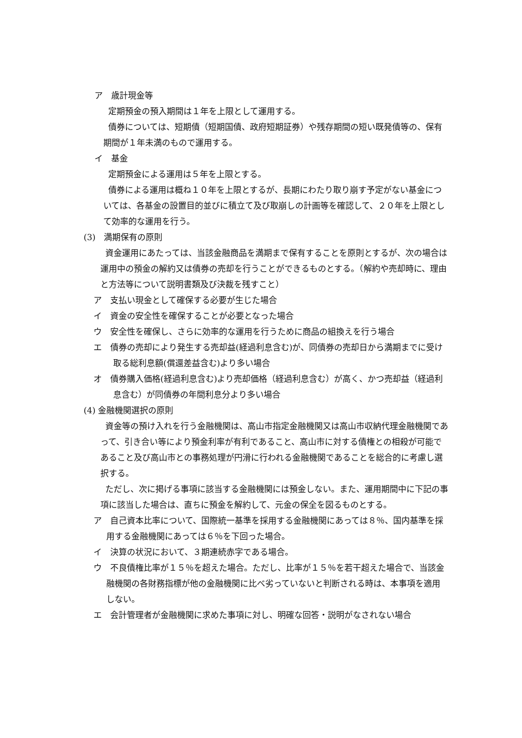ア　歳計現金等
定期預金の預入期間は１年を上限として運用する。
債券については、短期債（短期国債、政府短期証券）や残存期間の短い既発債等の、保有期間が１年未満のもので運用する。
イ　基金
定期預金による運用は５年を上限とする。
債券による運用は概ね１０年を上限とするが、長期にわたり取り崩す予定がない基金については、各基金の設置目的並びに積立て及び取崩しの計画等を確認して、２０年を上限として効率的な運用を行う。
(3)　満期保有の原則
資金運用にあたっては、当該金融商品を満期まで保有することを原則とするが、次の場合は運用中の預金の解約又は債券の売却を行うことができるものとする。（解約や売却時に、理由と方法等について説明書類及び決裁を残すこと）
ア　支払い現金として確保する必要が生じた場合
イ　資金の安全性を確保することが必要となった場合
ウ　安全性を確保し、さらに効率的な運用を行うために商品の組換えを行う場合
エ　債券の売却により発生する売却益(経過利息含む)が、同債券の売却日から満期までに受け取る総利息額(償還差益含む)より多い場合
オ　債券購入価格(経過利息含む)より売却価格（経過利息含む）が高く、かつ売却益（経過利息含む）が同債券の年間利息分より多い場合
(4) 金融機関選択の原則
資金等の預け入れを行う金融機関は、高山市指定金融機関又は高山市収納代理金融機関であって、引き合い等により預金利率が有利であること、高山市に対する債権との相殺が可能であること及び高山市との事務処理が円滑に行われる金融機関であることを総合的に考慮し選択する。
ただし、次に掲げる事項に該当する金融機関には預金しない。また、運用期間中に下記の事項に該当した場合は、直ちに預金を解約して、元金の保全を図るものとする。
ア　自己資本比率について、国際統一基準を採用する金融機関にあっては８％、国内基準を採用する金融機関にあっては６％を下回った場合。
イ　決算の状況において、３期連続赤字である場合。
ウ　不良債権比率が１５％を超えた場合。ただし、比率が１５％を若干超えた場合で、当該金融機関の各財務指標が他の金融機関に比べ劣っていないと判断される時は、本事項を適用しない。
エ　会計管理者が金融機関に求めた事項に対し、明確な回答・説明がなされない場合